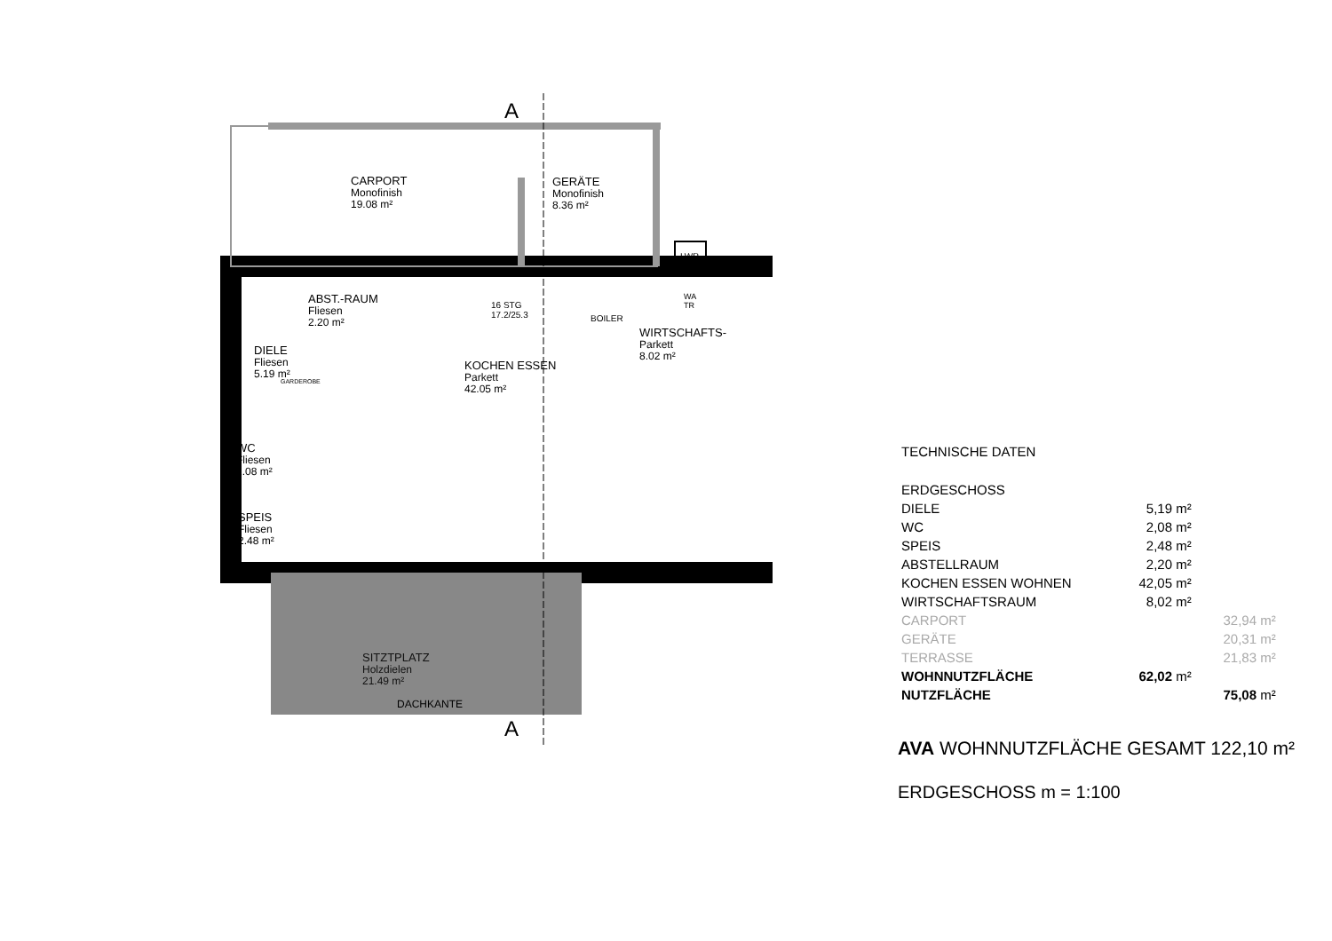A
A
CARPORT
Monofinish
19.08 m²
GERÄTE
Monofinish
8.36 m²
LWP
ABST.-RAUM
Fliesen
2.20 m²
16 STG
17.2/25.3
BOILER
WA
TR
WIRTSCHAFTS-
Parkett
8.02 m²
DIELE
Fliesen
5.19 m²
GARDEROBE
KOCHEN ESSEN
Parkett
42.05 m²
WC
Fliesen
2.08 m²
SPEIS
Fliesen
2.48 m²
SITZTPLATZ
Holzdielen
21.49 m²
DACHKANTE
TECHNISCHE DATEN
| ERDGESCHOSS | | | | |
| DIELE | 5,19 | m² | | |
| WC | 2,08 | m² | | |
| SPEIS | 2,48 | m² | | |
| ABSTELLRAUM | 2,20 | m² | | |
| KOCHEN ESSEN WOHNEN | 42,05 | m² | | |
| WIRTSCHAFTSRAUM | 8,02 | m² | | |
| CARPORT | | | 32,94 | m² |
| GERÄTE | | | 20,31 | m² |
| TERRASSE | | | 21,83 | m² |
| WOHNNUTZFLÄCHE | 62,02 | m² | | |
| NUTZFLÄCHE | | | 75,08 | m² |
AVA WOHNNUTZFLÄCHE GESAMT 122,10 m²
ERDGESCHOSS m = 1:100